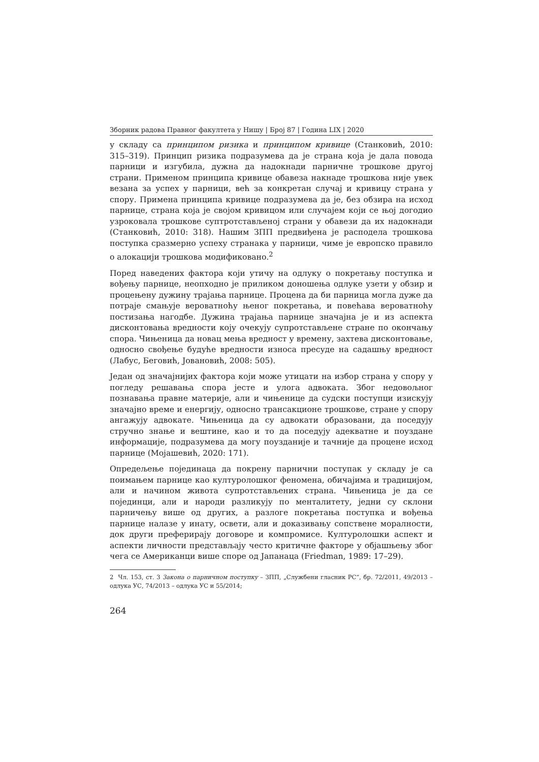Зборник радова Правног факултета у Нишу | Број 87 | Година LIX | 2020
у складу са принципом ризика и принципом кривице (Станковић, 2010: 315–319). Принцип ризика подразумева да је страна која је дала повода парници и изгубила, дужна да надокнади парничне трошкове другој страни. Применом принципа кривице обавеза накнаде трошкова није увек везана за успех у парници, већ за конкретан случај и кривицу страна у спору. Примена принципа кривице подразумева да је, без обзира на исход парнице, страна која је својом кривицом или случајем који се њој догодио узроковала трошкове суптротстављеној страни у обавези да их надокнади (Станковић, 2010: 318). Нашим ЗПП предвиђена је расподела трошкова поступка сразмерно успеху странака у парници, чиме је европско правило о алокацији трошкова модификовано.<sup>2</sup>
Поред наведених фактора који утичу на одлуку о покретању поступка и вођењу парнице, неопходно је приликом доношења одлуке узети у обзир и процењену дужину трајања парнице. Процена да би парница могла дуже да потраје смањује вероватноћу њеног покретања, и повећава вероватноћу постизања нагодбе. Дужина трајања парнице значајна је и из аспекта дисконтовања вредности коју очекују супротстављене стране по окончању спора. Чињеница да новац мења вредност у времену, захтева дисконтовање, односно свођење будуће вредности износа пресуде на садашњу вредност (Лабус, Беговић, Јовановић, 2008: 505).
Један од значајнијих фактора који може утицати на избор страна у спору у погледу решавања спора јесте и улога адвоката. Због недовољног познавања правне материје, али и чињенице да судски поступци изискују значајно време и енергију, односно трансакционе трошкове, стране у спору ангажују адвокате. Чињеница да су адвокати образовани, да поседују стручно знање и вештине, као и то да поседују адекватне и поуздане информације, подразумева да могу поузданије и тачније да процене исход парнице (Мојашевић, 2020: 171).
Опредељење појединаца да покрену парнични поступак у складу је са поимањем парнице као културолошког феномена, обичајима и традицијом, али и начином живота супротстављених страна. Чињеница је да се појединци, али и народи разликују по менталитету, једни су склони парничењу више од других, а разлоге покретања поступка и вођења парнице налазе у инату, освети, али и доказивању сопствене моралности, док други преферирају договоре и компромисе. Културолошки аспект и аспекти личности представљају често критичне факторе у објашњењу због чега се Американци више споре од Јапанаца (Friedman, 1989: 17–29).
2 Чл. 153, ст. 3 Закона о парничном поступку – ЗПП, „Службени гласник РС“, бр. 72/2011, 49/2013 – одлука УС, 74/2013 – одлука УС и 55/2014;
264